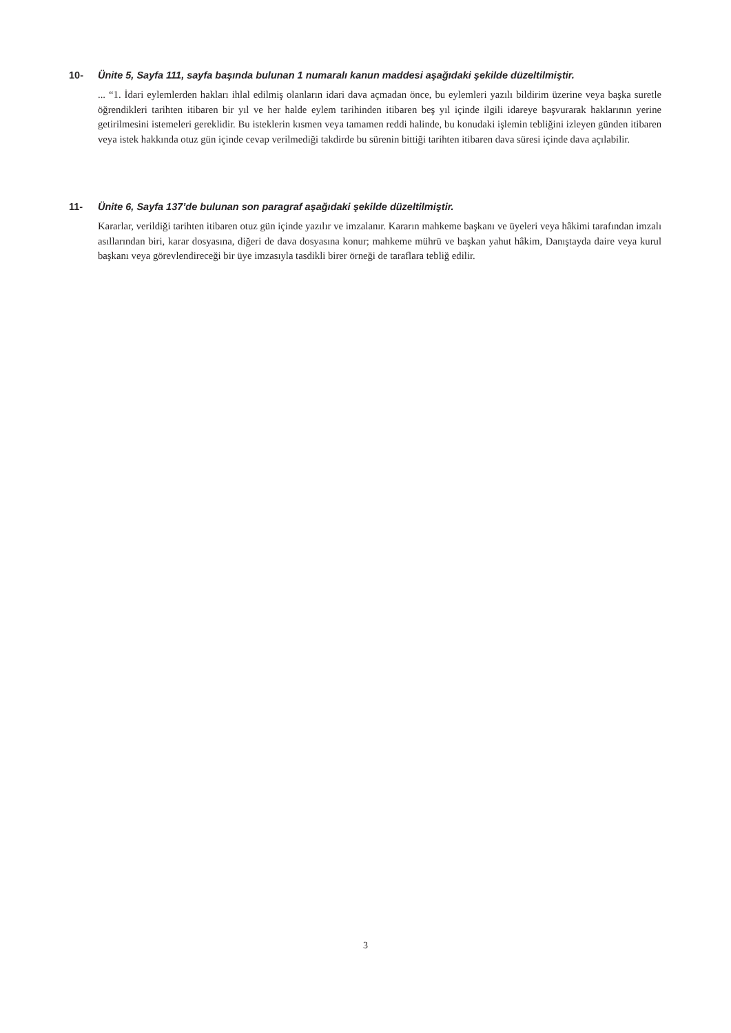10- Ünite 5, Sayfa 111, sayfa başında bulunan 1 numaralı kanun maddesi aşağıdaki şekilde düzeltilmiştir.
... “1. İdari eylemlerden hakları ihlal edilmiş olanların idari dava açmadan önce, bu eylemleri yazılı bildirim üzerine veya başka suretle öğrendikleri tarihten itibaren bir yıl ve her halde eylem tarihinden itibaren beş yıl içinde ilgili idareye başvurarak haklarının yerine getirilmesini istemeleri gereklidir. Bu isteklerin kısmen veya tamamen reddi halinde, bu konudaki işlemin tebliğini izleyen günden itibaren veya istek hakkında otuz gün içinde cevap verilmediği takdirde bu sürenin bittiği tarihten itibaren dava süresi içinde dava açılabilir.
11- Ünite 6, Sayfa 137’de bulunan son paragraf aşağıdaki şekilde düzeltilmiştir.
Kararlar, verildiği tarihten itibaren otuz gün içinde yazılır ve imzalanır. Kararın mahkeme başkanı ve üyeleri veya hâkimi tarafından imzalı asıllarından biri, karar dosyasına, diğeri de dava dosyasına konur; mahkeme mührü ve başkan yahut hâkim, Danıştayda daire veya kurul başkanı veya görevlendireceği bir üye imzasıyla tasdikli birer örneği de taraflara tebliğ edilir.
3